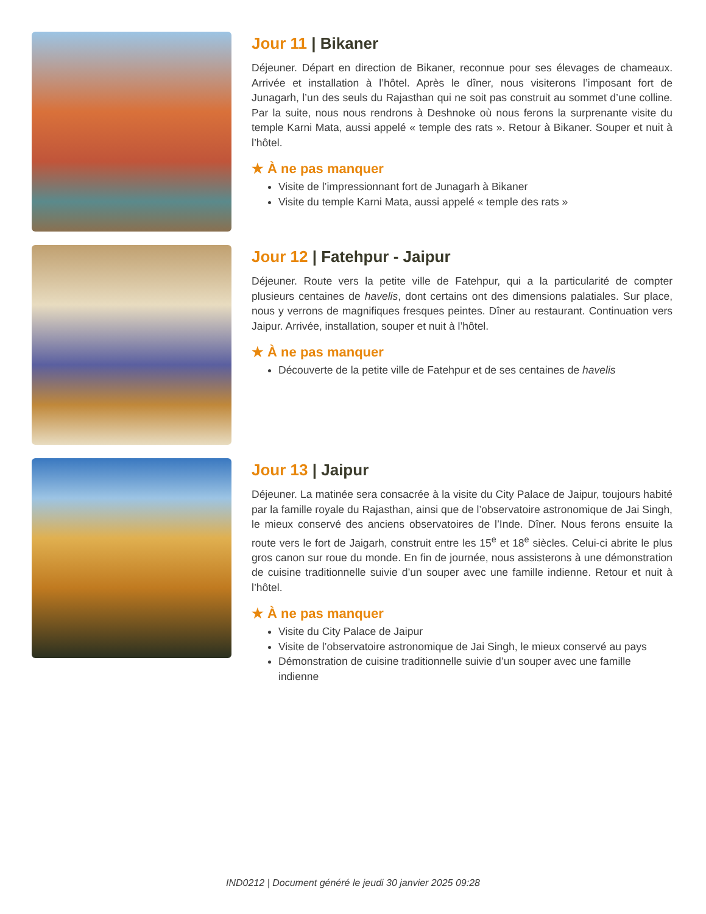Jour 11 | Bikaner
Déjeuner. Départ en direction de Bikaner, reconnue pour ses élevages de chameaux. Arrivée et installation à l’hôtel. Après le dîner, nous visiterons l’imposant fort de Junagarh, l’un des seuls du Rajasthan qui ne soit pas construit au sommet d’une colline. Par la suite, nous nous rendrons à Deshnoke où nous ferons la surprenante visite du temple Karni Mata, aussi appelé « temple des rats ». Retour à Bikaner. Souper et nuit à l’hôtel.
★ À ne pas manquer
Visite de l’impressionnant fort de Junagarh à Bikaner
Visite du temple Karni Mata, aussi appelé « temple des rats »
Jour 12 | Fatehpur - Jaipur
Déjeuner. Route vers la petite ville de Fatehpur, qui a la particularité de compter plusieurs centaines de havelis, dont certains ont des dimensions palatiales. Sur place, nous y verrons de magnifiques fresques peintes. Dîner au restaurant. Continuation vers Jaipur. Arrivée, installation, souper et nuit à l’hôtel.
★ À ne pas manquer
Découverte de la petite ville de Fatehpur et de ses centaines de havelis
Jour 13 | Jaipur
Déjeuner. La matinée sera consacrée à la visite du City Palace de Jaipur, toujours habité par la famille royale du Rajasthan, ainsi que de l’observatoire astronomique de Jai Singh, le mieux conservé des anciens observatoires de l’Inde. Dîner. Nous ferons ensuite la route vers le fort de Jaigarh, construit entre les 15<sup>e</sup> et 18<sup>e</sup> siècles. Celui-ci abrite le plus gros canon sur roue du monde. En fin de journée, nous assisterons à une démonstration de cuisine traditionnelle suivie d’un souper avec une famille indienne. Retour et nuit à l’hôtel.
★ À ne pas manquer
Visite du City Palace de Jaipur
Visite de l’observatoire astronomique de Jai Singh, le mieux conservé au pays
Démonstration de cuisine traditionnelle suivie d’un souper avec une famille indienne
IND0212 | Document généré le jeudi 30 janvier 2025 09:28